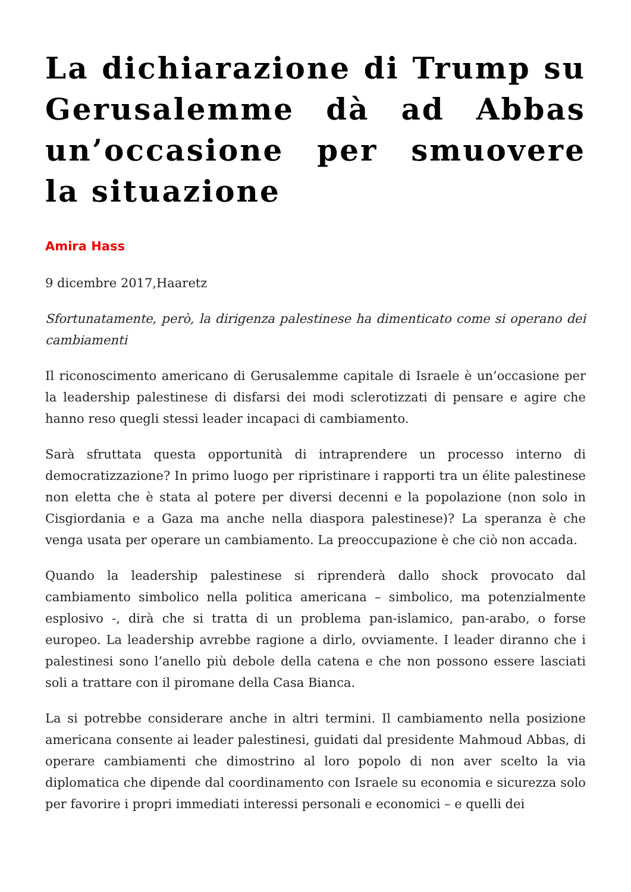La dichiarazione di Trump su Gerusalemme dà ad Abbas un’occasione per smuovere la situazione
Amira Hass
9 dicembre 2017,Haaretz
Sfortunatamente, però, la dirigenza palestinese ha dimenticato come si operano dei cambiamenti
Il riconoscimento americano di Gerusalemme capitale di Israele è un’occasione per la leadership palestinese di disfarsi dei modi sclerotizzati di pensare e agire che hanno reso quegli stessi leader incapaci di cambiamento.
Sarà sfruttata questa opportunità di intraprendere un processo interno di democratizzazione? In primo luogo per ripristinare i rapporti tra un élite palestinese non eletta che è stata al potere per diversi decenni e la popolazione (non solo in Cisgiordania e a Gaza ma anche nella diaspora palestinese)? La speranza è che venga usata per operare un cambiamento. La preoccupazione è che ciò non accada.
Quando la leadership palestinese si riprenderà dallo shock provocato dal cambiamento simbolico nella politica americana – simbolico, ma potenzialmente esplosivo -, dirà che si tratta di un problema pan-islamico, pan-arabo, o forse europeo. La leadership avrebbe ragione a dirlo, ovviamente. I leader diranno che i palestinesi sono l’anello più debole della catena e che non possono essere lasciati soli a trattare con il piromane della Casa Bianca.
La si potrebbe considerare anche in altri termini. Il cambiamento nella posizione americana consente ai leader palestinesi, guidati dal presidente Mahmoud Abbas, di operare cambiamenti che dimostrino al loro popolo di non aver scelto la via diplomatica che dipende dal coordinamento con Israele su economia e sicurezza solo per favorire i propri immediati interessi personali e economici – e quelli dei